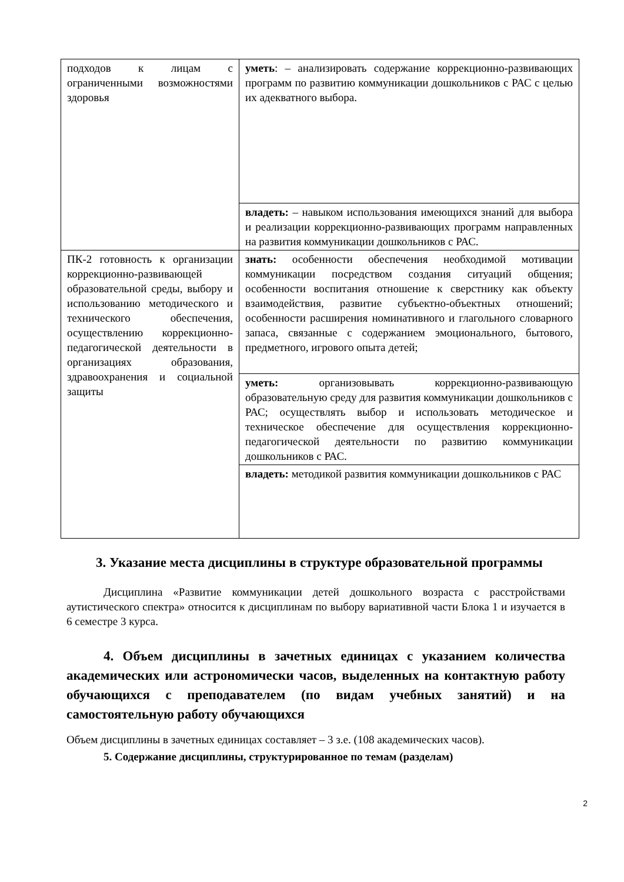| подходов к лицам с ограниченными возможностями здоровья | уметь : – анализировать содержание коррекционно-развивающих программ по развитию коммуникации дошкольников с РАС с целью их адекватного выбора. |
| | владеть: – навыком использования имеющихся знаний для выбора и реализации коррекционно-развивающих программ направленных на развития коммуникации дошкольников с РАС. |
| ПК-2 готовность к организации коррекционно-развивающей образовательной среды, выбору и использованию методического и технического обеспечения, осуществлению коррекционно-педагогической деятельности в организациях образования, здравоохранения и социальной защиты | знать: особенности обеспечения необходимой мотивации коммуникации посредством создания ситуаций общения; особенности воспитания отношение к сверстнику как объекту взаимодействия, развитие субъектно-объектных отношений; особенности расширения номинативного и глагольного словарного запаса, связанные с содержанием эмоционального, бытового, предметного, игрового опыта детей; |
| | уметь: организовывать коррекционно-развивающую образовательную среду для развития коммуникации дошкольников с РАС; осуществлять выбор и использовать методическое и техническое обеспечение для осуществления коррекционно-педагогической деятельности по развитию коммуникации дошкольников с РАС. |
| | владеть: методикой развития коммуникации дошкольников с РАС |
3. Указание места дисциплины в структуре образовательной программы
Дисциплина «Развитие коммуникации детей дошкольного возраста с расстройствами аутистического спектра» относится к дисциплинам по выбору вариативной части Блока 1 и изучается в 6 семестре 3 курса.
4. Объем дисциплины в зачетных единицах с указанием количества академических или астрономически часов, выделенных на контактную работу обучающихся с преподавателем (по видам учебных занятий) и на самостоятельную работу обучающихся
Объем дисциплины в зачетных единицах составляет – 3 з.е. (108 академических часов).
5. Содержание дисциплины, структурированное по темам (разделам)
2